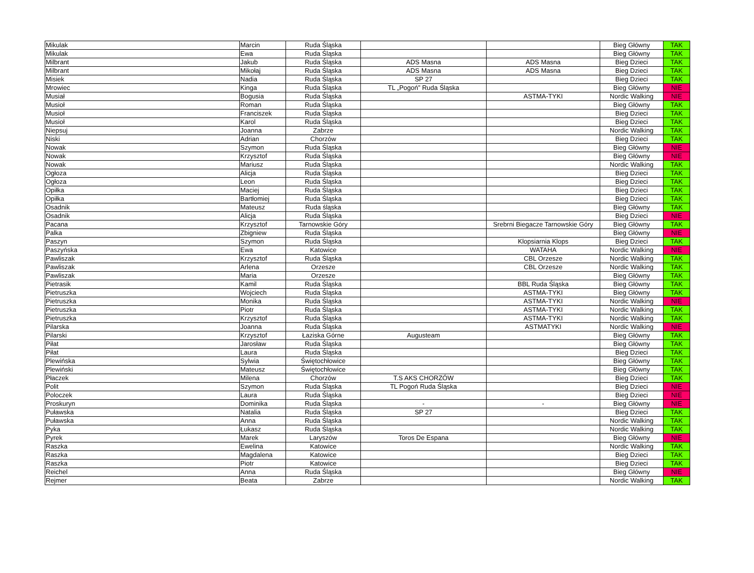| Mikulak | Marcin | Ruda Śląska | | | Bieg Główny | TAK |
| Mikulak | Ewa | Ruda Śląska | | | Bieg Główny | TAK |
| Milbrant | Jakub | Ruda Śląska | ADS Masna | ADS Masna | Bieg Dzieci | TAK |
| Milbrant | Mikołaj | Ruda Śląska | ADS Masna | ADS Masna | Bieg Dzieci | TAK |
| Misiek | Nadia | Ruda Śląska | SP 27 | | Bieg Dzieci | TAK |
| Mrowiec | Kinga | Ruda Śląska | TL „Pogoń” Ruda Śląska | | Bieg Główny | NIE |
| Musiał | Bogusia | Ruda Śląska | | ASTMA-TYKI | Nordic Walking | NIE |
| Musioł | Roman | Ruda Śląska | | | Bieg Główny | TAK |
| Musioł | Franciszek | Ruda Śląska | | | Bieg Dzieci | TAK |
| Musioł | Karol | Ruda Śląska | | | Bieg Dzieci | TAK |
| Niepsuj | Joanna | Zabrze | | | Nordic Walking | TAK |
| Niski | Adrian | Chorzów | | | Bieg Dzieci | TAK |
| Nowak | Szymon | Ruda Śląska | | | Bieg Główny | NIE |
| Nowak | Krzysztof | Ruda Śląska | | | Bieg Główny | NIE |
| Nowak | Mariusz | Ruda Śląska | | | Nordic Walking | TAK |
| Ogłoza | Alicja | Ruda Śląska | | | Bieg Dzieci | TAK |
| Ogłoza | Leon | Ruda Śląska | | | Bieg Dzieci | TAK |
| Opiłka | Maciej | Ruda Śląska | | | Bieg Dzieci | TAK |
| Opiłka | Bartłomiej | Ruda Śląska | | | Bieg Dzieci | TAK |
| Osadnik | Mateusz | Ruda śląska | | | Bieg Główny | TAK |
| Osadnik | Alicja | Ruda Śląska | | | Bieg Dzieci | NIE |
| Pacana | Krzysztof | Tarnowskie Góry | | Srebrni Biegacze Tarnowskie Góry | Bieg Główny | TAK |
| Palka | Zbigniew | Ruda Śląska | | | Bieg Główny | NIE |
| Paszyn | Szymon | Ruda Śląska | | Klopsiarnia Klops | Bieg Dzieci | TAK |
| Paszyńska | Ewa | Katowice | | WATAHA | Nordic Walking | NIE |
| Pawliszak | Krzysztof | Ruda Śląska | | CBL Orzesze | Nordic Walking | TAK |
| Pawliszak | Arlena | Orzesze | | CBL Orzesze | Nordic Walking | TAK |
| Pawliszak | Maria | Orzesze | | | Bieg Główny | TAK |
| Pietrasik | Kamil | Ruda Śląska | | BBL Ruda Śląska | Bieg Główny | TAK |
| Pietruszka | Wojciech | Ruda Śląska | | ASTMA-TYKI | Bieg Główny | TAK |
| Pietruszka | Monika | Ruda Śląska | | ASTMA-TYKI | Nordic Walking | NIE |
| Pietruszka | Piotr | Ruda Śląska | | ASTMA-TYKI | Nordic Walking | TAK |
| Pietruszka | Krzysztof | Ruda Śląska | | ASTMA-TYKI | Nordic Walking | TAK |
| Pilarska | Joanna | Ruda Śląska | | ASTMATYKI | Nordic Walking | NIE |
| Pilarski | Krzysztof | Łaziska Górne | Augusteam | | Bieg Główny | TAK |
| Piłat | Jarosław | Ruda Śląska | | | Bieg Główny | TAK |
| Piłat | Laura | Ruda Śląska | | | Bieg Dzieci | TAK |
| Plewińska | Sylwia | Świętochłowice | | | Bieg Główny | TAK |
| Plewiński | Mateusz | Świętochłowice | | | Bieg Główny | TAK |
| Płaczek | Milena | Chorzów | T.S AKS CHORZÓW | | Bieg Dzieci | TAK |
| Polit | Szymon | Ruda Śląska | TL Pogoń Ruda Śląska | | Bieg Dzieci | NIE |
| Poloczek | Laura | Ruda Śląska | | | Bieg Dzieci | NIE |
| Proskuryn | Dominika | Ruda Śląska | - | - | Bieg Główny | NIE |
| Puławska | Natalia | Ruda Śląska | SP 27 | | Bieg Dzieci | TAK |
| Puławska | Anna | Ruda Śląska | | | Nordic Walking | TAK |
| Pyka | Łukasz | Ruda Śląska | | | Nordic Walking | TAK |
| Pyrek | Marek | Laryszów | Toros De Espana | | Bieg Główny | NIE |
| Raszka | Ewelina | Katowice | | | Nordic Walking | TAK |
| Raszka | Magdalena | Katowice | | | Bieg Dzieci | TAK |
| Raszka | Piotr | Katowice | | | Bieg Dzieci | TAK |
| Reichel | Anna | Ruda Śląska | | | Bieg Główny | NIE |
| Rejmer | Beata | Zabrze | | | Nordic Walking | TAK |